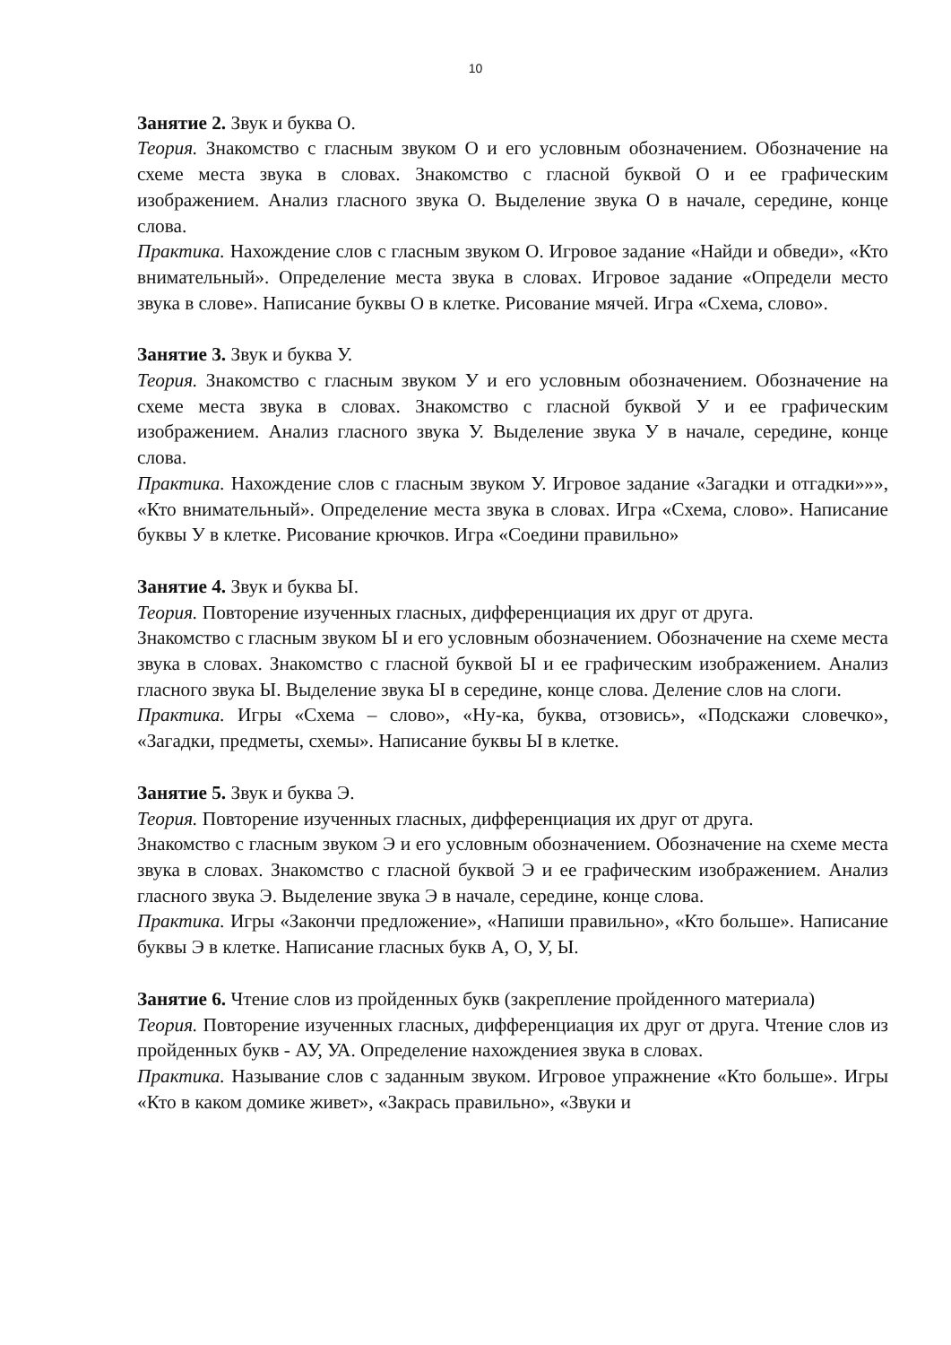10
Занятие 2. Звук и буква О.
Теория. Знакомство с гласным звуком О и его условным обозначением. Обозначение на схеме места звука в словах. Знакомство с гласной буквой О и ее графическим изображением. Анализ гласного звука О. Выделение звука О в начале, середине, конце слова.
Практика. Нахождение слов с гласным звуком О. Игровое задание «Найди и обведи», «Кто внимательный». Определение места звука в словах. Игровое задание «Определи место звука в слове». Написание буквы О в клетке. Рисование мячей. Игра «Схема, слово».
Занятие 3. Звук и буква У.
Теория. Знакомство с гласным звуком У и его условным обозначением. Обозначение на схеме места звука в словах. Знакомство с гласной буквой У и ее графическим изображением. Анализ гласного звука У. Выделение звука У в начале, середине, конце слова.
Практика. Нахождение слов с гласным звуком У. Игровое задание «Загадки и отгадки»»», «Кто внимательный». Определение места звука в словах. Игра «Схема, слово». Написание буквы У в клетке. Рисование крючков. Игра «Соедини правильно»
Занятие 4. Звук и буква Ы.
Теория. Повторение изученных гласных, дифференциация их друг от друга.
Знакомство с гласным звуком Ы и его условным обозначением. Обозначение на схеме места звука в словах. Знакомство с гласной буквой Ы и ее графическим изображением. Анализ гласного звука Ы. Выделение звука Ы в середине, конце слова. Деление слов на слоги.
Практика. Игры «Схема – слово», «Ну-ка, буква, отзовись», «Подскажи словечко», «Загадки, предметы, схемы». Написание буквы Ы в клетке.
Занятие 5. Звук и буква Э.
Теория. Повторение изученных гласных, дифференциация их друг от друга.
Знакомство с гласным звуком Э и его условным обозначением. Обозначение на схеме места звука в словах. Знакомство с гласной буквой Э и ее графическим изображением. Анализ гласного звука Э. Выделение звука Э в начале, середине, конце слова.
Практика. Игры «Закончи предложение», «Напиши правильно», «Кто больше». Написание буквы Э в клетке. Написание гласных букв А, О, У, Ы.
Занятие 6. Чтение слов из пройденных букв (закрепление пройденного материала)
Теория. Повторение изученных гласных, дифференциация их друг от друга. Чтение слов из пройденных букв - АУ, УА. Определение нахождениея звука в словах.
Практика. Называние слов с заданным звуком. Игровое упражнение «Кто больше». Игры «Кто в каком домике живет», «Закрась правильно», «Звуки и